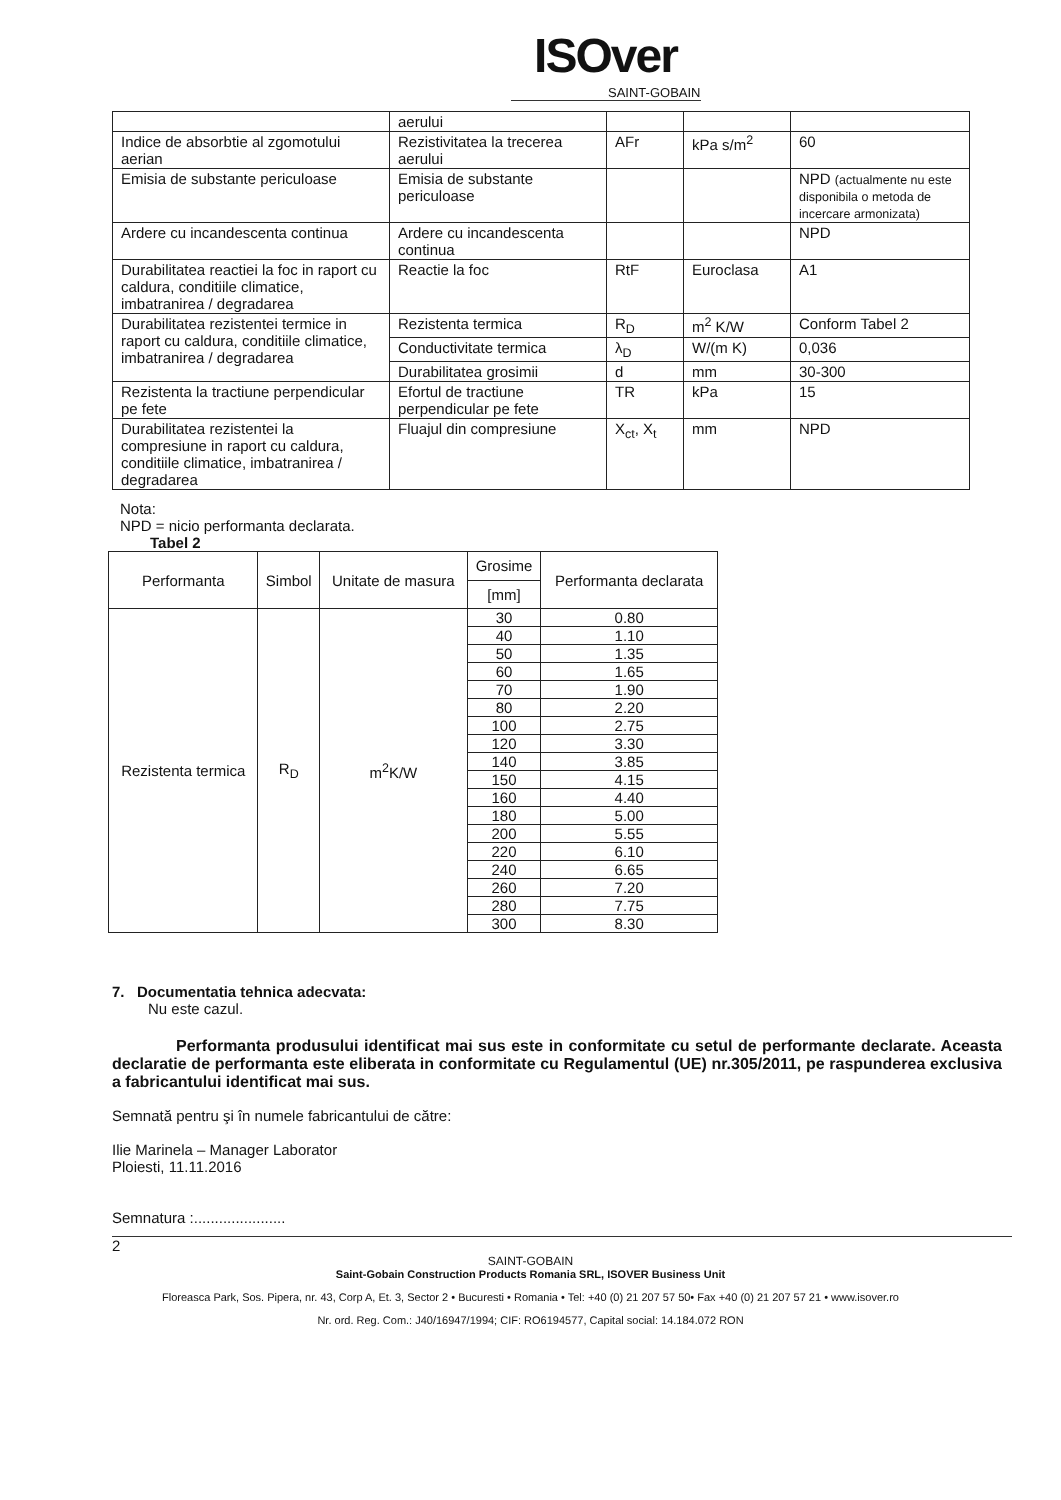ISOver
SAINT-GOBAIN
| | aerului | | | |
| Indice de absorbtie al zgomotului aerian | Rezistivitatea la trecerea aerului | AFr | kPa s/m<sup>2</sup> | 60 |
| Emisia de substante periculoase | Emisia de substante periculoase | | | NPD (actualmente nu este disponibila o metoda de incercare armonizata) |
| Ardere cu incandescenta continua | Ardere cu incandescenta continua | | | NPD |
| Durabilitatea reactiei la foc in raport cu caldura, conditiile climatice, imbatranirea / degradarea | Reactie la foc | RtF | Euroclasa | A1 |
| Durabilitatea rezistentei termice in raport cu caldura, conditiile climatice, imbatranirea / degradarea | Rezistenta termica | R<sub>D</sub> | m<sup>2</sup> K/W | Conform Tabel 2 |
| | Conductivitate termica | λ<sub>D</sub> | W/(m K) | 0,036 |
| | Durabilitatea grosimii | d | mm | 30-300 |
| Rezistenta la tractiune perpendicular pe fete | Efortul de tractiune perpendicular pe fete | TR | kPa | 15 |
| Durabilitatea rezistentei la compresiune in raport cu caldura, conditiile climatice, imbatranirea / degradarea | Fluajul din compresiune | X<sub>ct</sub>, X<sub>t</sub> | mm | NPD |
Nota:
NPD = nicio performanta declarata.
Tabel 2
| Performanta | Simbol | Unitate de masura | Grosime | Performanta declarata |
| --- | --- | --- | --- | --- |
| | | | [mm] | |
| Rezistenta termica | R<sub>D</sub> | m<sup>2</sup>K/W | 30 | 0.80 |
| | | | 40 | 1.10 |
| | | | 50 | 1.35 |
| | | | 60 | 1.65 |
| | | | 70 | 1.90 |
| | | | 80 | 2.20 |
| | | | 100 | 2.75 |
| | | | 120 | 3.30 |
| | | | 140 | 3.85 |
| | | | 150 | 4.15 |
| | | | 160 | 4.40 |
| | | | 180 | 5.00 |
| | | | 200 | 5.55 |
| | | | 220 | 6.10 |
| | | | 240 | 6.65 |
| | | | 260 | 7.20 |
| | | | 280 | 7.75 |
| | | | 300 | 8.30 |
7. Documentatia tehnica adecvata:
Nu este cazul.
Performanta produsului identificat mai sus este in conformitate cu setul de performante declarate. Aceasta declaratie de performanta este eliberata in conformitate cu Regulamentul (UE) nr.305/2011, pe raspunderea exclusiva a fabricantului identificat mai sus.
Semnată pentru şi în numele fabricantului de către:
Ilie Marinela – Manager Laborator
Ploiesti, 11.11.2016
Semnatura :......................
2
SAINT-GOBAIN
Saint-Gobain Construction Products Romania SRL, ISOVER Business Unit
Floreasca Park, Sos. Pipera, nr. 43, Corp A, Et. 3, Sector 2 • Bucuresti • Romania • Tel: +40 (0) 21 207 57 50• Fax +40 (0) 21 207 57 21 • www.isover.ro
Nr. ord. Reg. Com.: J40/16947/1994; CIF: RO6194577, Capital social: 14.184.072 RON